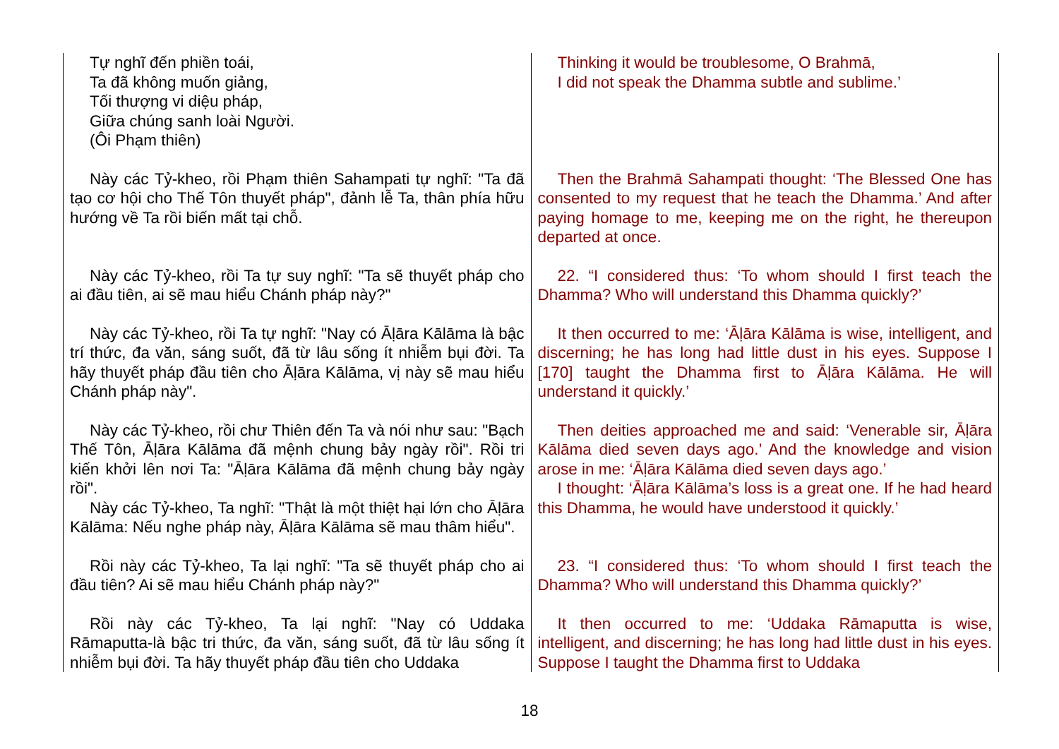| Tự nghĩ đến phiền toái, Ta đã không muốn giảng, Tối thượng vi diệu pháp, Giữa chúng sanh loài Người. (Ôi Phạm thiên) | Thinking it would be troublesome, O Brahmā, I did not speak the Dhamma subtle and sublime.’ |
| Này các Tỷ-kheo, rồi Phạm thiên Sahampati tự nghĩ: "Ta đã tạo cơ hội cho Thế Tôn thuyết pháp", đảnh lễ Ta, thân phía hữu hướng về Ta rồi biến mất tại chỗ. | Then the Brahmā Sahampati thought: ‘The Blessed One has consented to my request that he teach the Dhamma.’ And after paying homage to me, keeping me on the right, he thereupon departed at once. |
| Này các Tỷ-kheo, rồi Ta tự suy nghĩ: "Ta sẽ thuyết pháp cho ai đầu tiên, ai sẽ mau hiểu Chánh pháp này?" | 22. “I considered thus: ‘To whom should I first teach the Dhamma? Who will understand this Dhamma quickly?’ |
| Này các Tỷ-kheo, rồi Ta tự nghĩ: "Nay có Āḷāra Kālāma là bậc trí thức, đa văn, sáng suốt, đã từ lâu sống ít nhiễm bụi đời. Ta hãy thuyết pháp đầu tiên cho Āḷāra Kālāma, vị này sẽ mau hiểu Chánh pháp này". | It then occurred to me: ‘Āḷāra Kālāma is wise, intelligent, and discerning; he has long had little dust in his eyes. Suppose I [170] taught the Dhamma first to Āḷāra Kālāma. He will understand it quickly.’ |
| Này các Tỷ-kheo, rồi chư Thiên đến Ta và nói như sau: "Bạch Thế Tôn, Āḷāra Kālāma đã mệnh chung bảy ngày rồi". Rồi tri kiến khởi lên nơi Ta: "Āḷāra Kālāma đã mệnh chung bảy ngày rồi". Này các Tỷ-kheo, Ta nghĩ: "Thật là một thiệt hại lớn cho Āḷāra Kālāma: Nếu nghe pháp này, Āḷāra Kālāma sẽ mau thâm hiểu". | Then deities approached me and said: ‘Venerable sir, Āḷāra Kālāma died seven days ago.’ And the knowledge and vision arose in me: ‘Āḷāra Kālāma died seven days ago.’ I thought: ‘Āḷāra Kālāma’s loss is a great one. If he had heard this Dhamma, he would have understood it quickly.’ |
| Rồi này các Tỷ-kheo, Ta lại nghĩ: "Ta sẽ thuyết pháp cho ai đầu tiên? Ai sẽ mau hiểu Chánh pháp này?" | 23. “I considered thus: ‘To whom should I first teach the Dhamma? Who will understand this Dhamma quickly?’ |
| Rồi này các Tỷ-kheo, Ta lại nghĩ: "Nay có Uddaka Rāmaputta-là bậc tri thức, đa văn, sáng suốt, đã từ lâu sống ít nhiễm bụi đời. Ta hãy thuyết pháp đầu tiên cho Uddaka | It then occurred to me: ‘Uddaka Rāmaputta is wise, intelligent, and discerning; he has long had little dust in his eyes. Suppose I taught the Dhamma first to Uddaka |
18